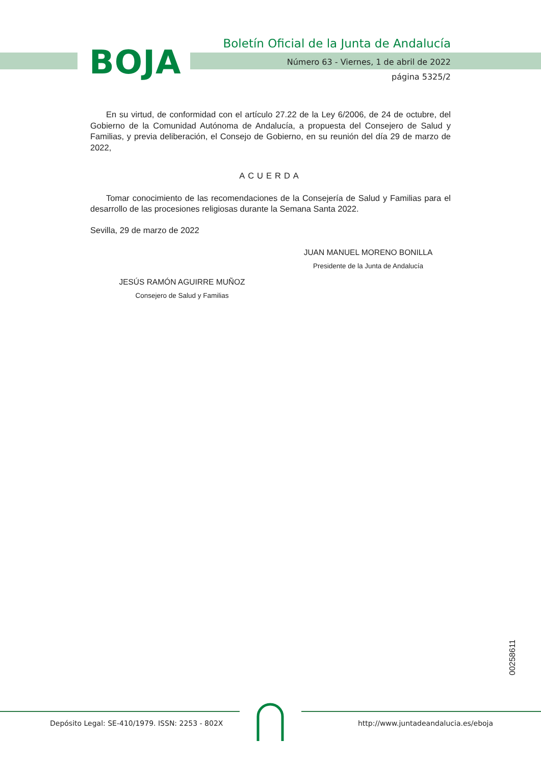BOJA
Boletín Oficial de la Junta de Andalucía
Número 63 - Viernes, 1 de abril de 2022
página 5325/2
En su virtud, de conformidad con el artículo 27.22 de la Ley 6/2006, de 24 de octubre, del Gobierno de la Comunidad Autónoma de Andalucía, a propuesta del Consejero de Salud y Familias, y previa deliberación, el Consejo de Gobierno, en su reunión del día 29 de marzo de 2022,
ACUERDA
Tomar conocimiento de las recomendaciones de la Consejería de Salud y Familias para el desarrollo de las procesiones religiosas durante la Semana Santa 2022.
Sevilla, 29 de marzo de 2022
JUAN MANUEL MORENO BONILLA
Presidente de la Junta de Andalucía
JESÚS RAMÓN AGUIRRE MUÑOZ
Consejero de Salud y Familias
00258611
Depósito Legal: SE-410/1979. ISSN: 2253 - 802X
http://www.juntadeandalucia.es/eboja